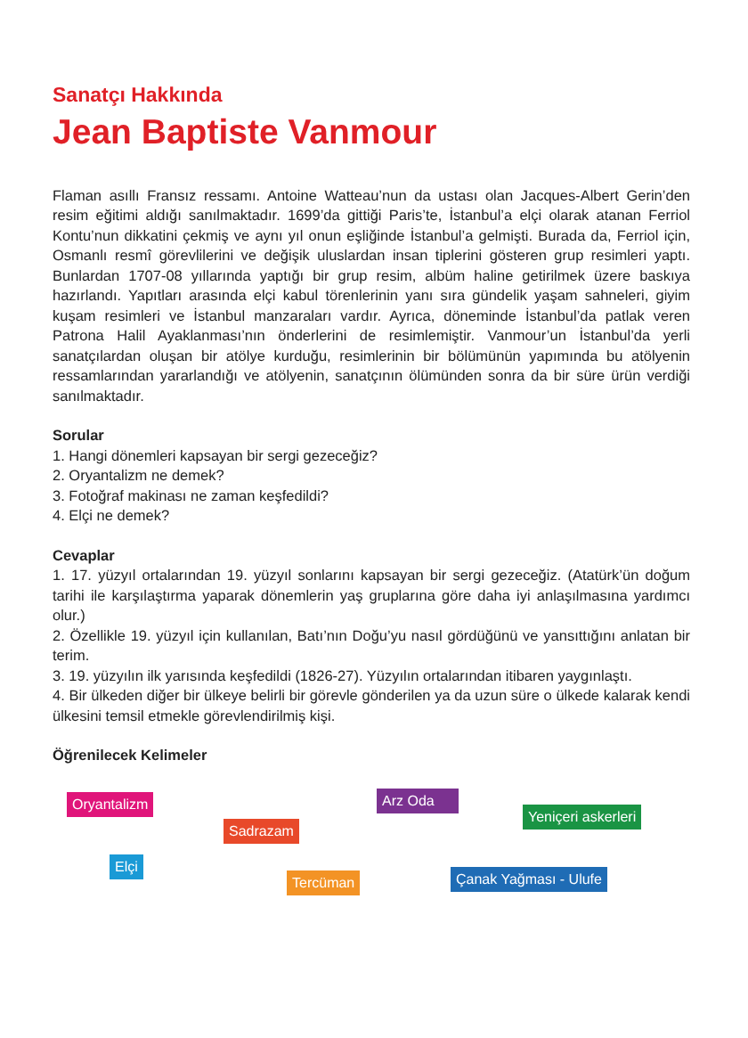Sanatçı Hakkında
Jean Baptiste Vanmour
Flaman asıllı Fransız ressamı. Antoine Watteau’nun da ustası olan Jacques-Albert Gerin’den resim eğitimi aldığı sanılmaktadır. 1699’da gittiği Paris’te, İstanbul’a elçi olarak atanan Ferriol Kontu’nun dikkatini çekmiş ve aynı yıl onun eşliğinde İstanbul’a gelmişti. Burada da, Ferriol için, Osmanlı resmî görevlilerini ve değişik uluslardan insan tiplerini gösteren grup resimleri yaptı. Bunlardan 1707-08 yıllarında yaptığı bir grup resim, albüm haline getirilmek üzere baskıya hazırlandı. Yapıtları arasında elçi kabul törenlerinin yanı sıra gündelik yaşam sahneleri, giyim kuşam resimleri ve İstanbul manzaraları vardır. Ayrıca, döneminde İstanbul’da patlak veren Patrona Halil Ayaklanması’nın önderlerini de resimlemiştir. Vanmour’un İstanbul’da yerli sanatçılardan oluşan bir atölye kurduğu, resimlerinin bir bölümünün yapımında bu atölyenin ressamlarından yararlandığı ve atölyenin, sanatçının ölümünden sonra da bir süre ürün verdiği sanılmaktadır.
Sorular
1. Hangi dönemleri kapsayan bir sergi gezeceğiz?
2. Oryantalizm ne demek?
3. Fotoğraf makinası ne zaman keşfedildi?
4. Elçi ne demek?
Cevaplar
1. 17. yüzyıl ortalarından 19. yüzyıl sonlarını kapsayan bir sergi gezeceğiz. (Atatürk’ün doğum tarihi ile karşılaştırma yaparak dönemlerin yaş gruplarına göre daha iyi anlaşılmasına yardımcı olur.)
2. Özellikle 19. yüzyıl için kullanılan, Batı’nın Doğu’yu nasıl gördüğünü ve yansıttığını anlatan bir terim.
3. 19. yüzyılın ilk yarısında keşfedildi (1826-27). Yüzyılın ortalarından itibaren yaygınlaştı.
4. Bir ülkeden diğer bir ülkeye belirli bir görevle gönderilen ya da uzun süre o ülkede kalarak kendi ülkesini temsil etmekle görevlendirilmiş kişi.
Öğrenilecek Kelimeler
Oryantalizm Arz Oda
Yeniçeri askerleri
Sadrazam
Elçi
Tercüman Çanak Yağması - Ulufe